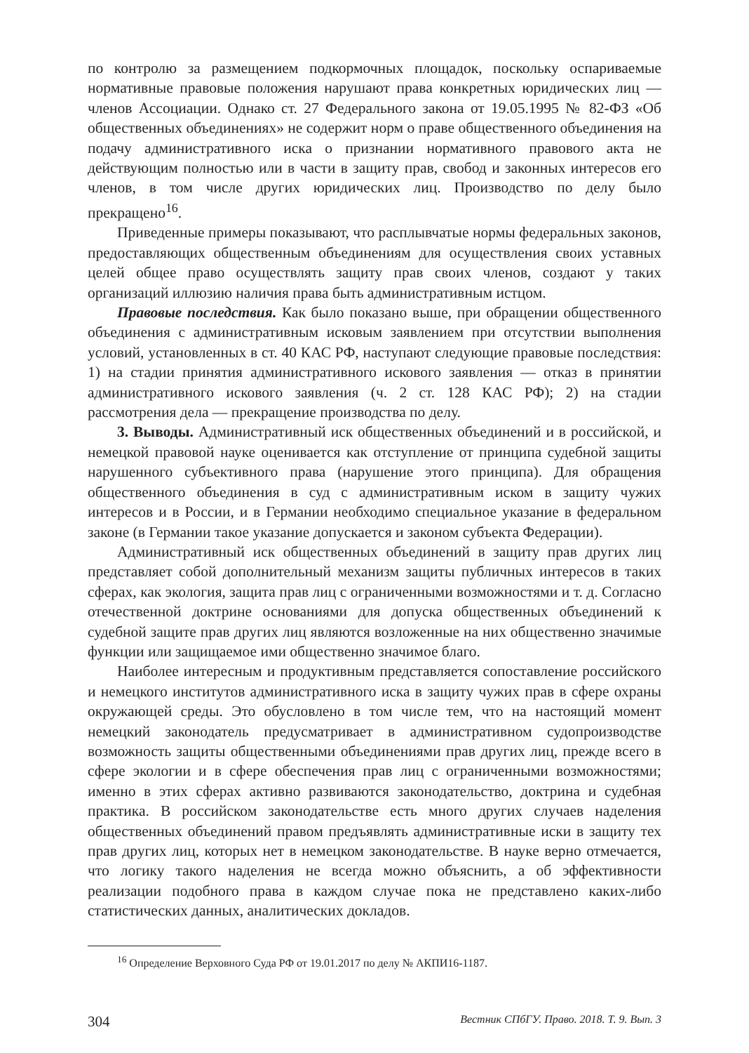по контролю за размещением подкормочных площадок, поскольку оспариваемые нормативные правовые положения нарушают права конкретных юридических лиц — членов Ассоциации. Однако ст. 27 Федерального закона от 19.05.1995 № 82-ФЗ «Об общественных объединениях» не содержит норм о праве общественного объединения на подачу административного иска о признании нормативного правового акта не действующим полностью или в части в защиту прав, свобод и законных интересов его членов, в том числе других юридических лиц. Производство по делу было прекращено<sup>16</sup>.
Приведенные примеры показывают, что расплывчатые нормы федеральных законов, предоставляющих общественным объединениям для осуществления своих уставных целей общее право осуществлять защиту прав своих членов, создают у таких организаций иллюзию наличия права быть административным истцом.
Правовые последствия. Как было показано выше, при обращении общественного объединения с административным исковым заявлением при отсутствии выполнения условий, установленных в ст. 40 КАС РФ, наступают следующие правовые последствия: 1) на стадии принятия административного искового заявления — отказ в принятии административного искового заявления (ч. 2 ст. 128 КАС РФ); 2) на стадии рассмотрения дела — прекращение производства по делу.
3. Выводы. Административный иск общественных объединений и в российской, и немецкой правовой науке оценивается как отступление от принципа судебной защиты нарушенного субъективного права (нарушение этого принципа). Для обращения общественного объединения в суд с административным иском в защиту чужих интересов и в России, и в Германии необходимо специальное указание в федеральном законе (в Германии такое указание допускается и законом субъекта Федерации).
Административный иск общественных объединений в защиту прав других лиц представляет собой дополнительный механизм защиты публичных интересов в таких сферах, как экология, защита прав лиц с ограниченными возможностями и т. д. Согласно отечественной доктрине основаниями для допуска общественных объединений к судебной защите прав других лиц являются возложенные на них общественно значимые функции или защищаемое ими общественно значимое благо.
Наиболее интересным и продуктивным представляется сопоставление российского и немецкого институтов административного иска в защиту чужих прав в сфере охраны окружающей среды. Это обусловлено в том числе тем, что на настоящий момент немецкий законодатель предусматривает в административном судопроизводстве возможность защиты общественными объединениями прав других лиц, прежде всего в сфере экологии и в сфере обеспечения прав лиц с ограниченными возможностями; именно в этих сферах активно развиваются законодательство, доктрина и судебная практика. В российском законодательстве есть много других случаев наделения общественных объединений правом предъявлять административные иски в защиту тех прав других лиц, которых нет в немецком законодательстве. В науке верно отмечается, что логику такого наделения не всегда можно объяснить, а об эффективности реализации подобного права в каждом случае пока не представлено каких-либо статистических данных, аналитических докладов.
<sup>16</sup> Определение Верховного Суда РФ от 19.01.2017 по делу № АКПИ16-1187.
304 Вестник СПбГУ. Право. 2018. Т. 9. Вып. 3